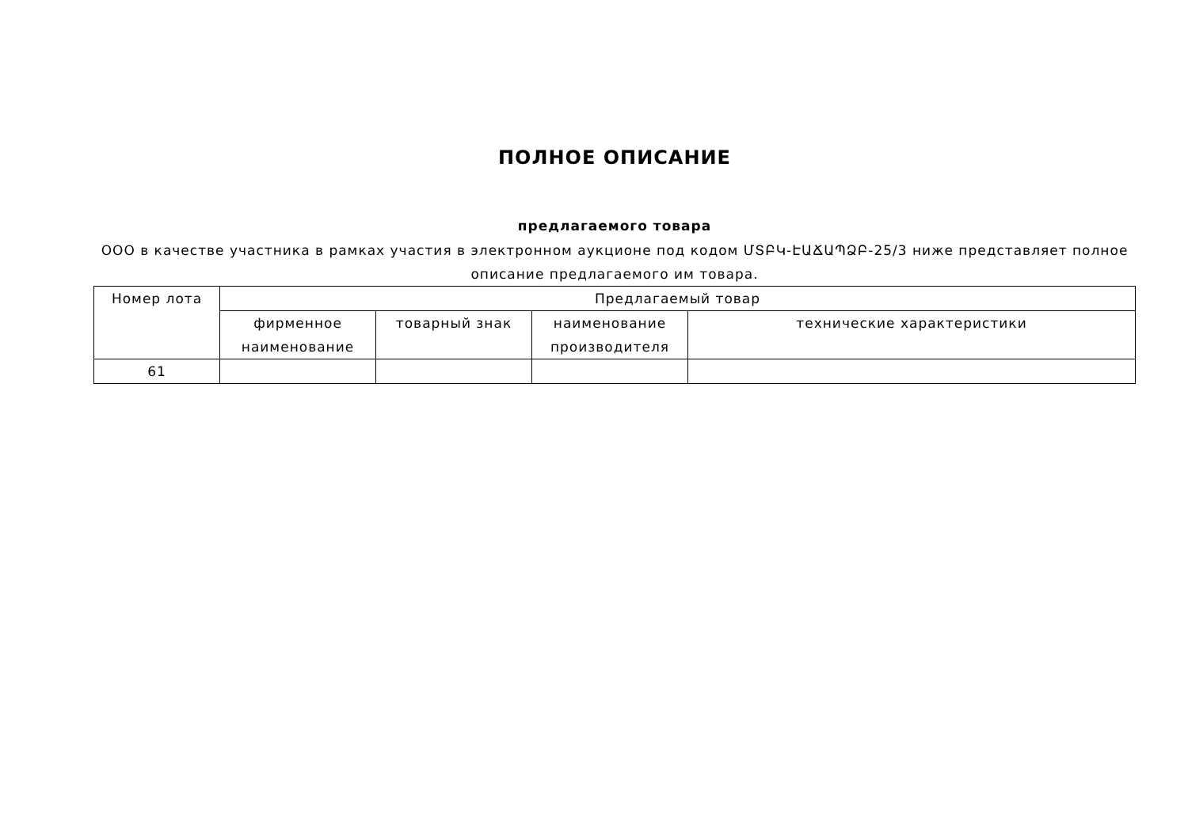ПОЛНОЕ ОПИСАНИЕ
предлагаемого товара
ООО в качестве участника в рамках участия в электронном аукционе под кодом ՄՏԲԿ-ԷԱՃԱՊՁԲ-25/3 ниже представляет полное описание предлагаемого им товара.
| Номер лота | Предлагаемый товар | | | |
| --- | --- | --- | --- | --- |
| | фирменное наименование | товарный знак | наименование производителя | технические характеристики |
| 61 | | | | |